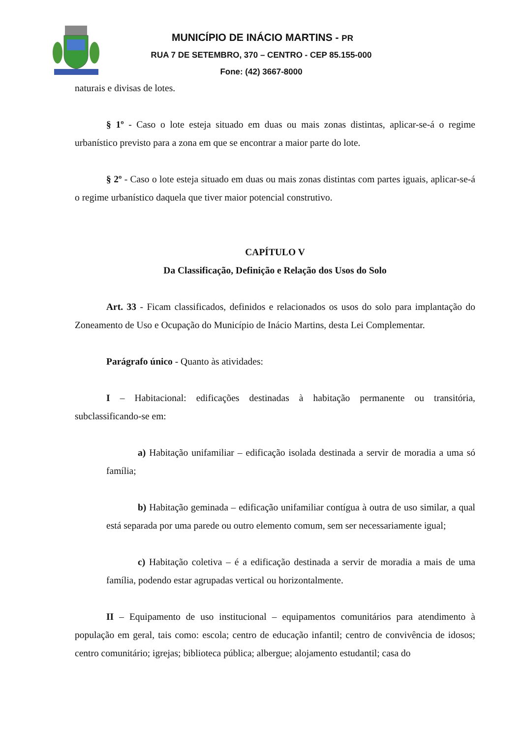MUNICÍPIO DE INÁCIO MARTINS - PR
RUA 7 DE SETEMBRO, 370 – CENTRO - CEP 85.155-000
Fone: (42) 3667-8000
naturais e divisas de lotes.
§ 1º - Caso o lote esteja situado em duas ou mais zonas distintas, aplicar-se-á o regime urbanístico previsto para a zona em que se encontrar a maior parte do lote.
§ 2º - Caso o lote esteja situado em duas ou mais zonas distintas com partes iguais, aplicar-se-á o regime urbanístico daquela que tiver maior potencial construtivo.
CAPÍTULO V
Da Classificação, Definição e Relação dos Usos do Solo
Art. 33 - Ficam classificados, definidos e relacionados os usos do solo para implantação do Zoneamento de Uso e Ocupação do Município de Inácio Martins, desta Lei Complementar.
Parágrafo único - Quanto às atividades:
I – Habitacional: edificações destinadas à habitação permanente ou transitória, subclassificando-se em:
a) Habitação unifamiliar – edificação isolada destinada a servir de moradia a uma só família;
b) Habitação geminada – edificação unifamiliar contígua à outra de uso similar, a qual está separada por uma parede ou outro elemento comum, sem ser necessariamente igual;
c) Habitação coletiva – é a edificação destinada a servir de moradia a mais de uma família, podendo estar agrupadas vertical ou horizontalmente.
II – Equipamento de uso institucional – equipamentos comunitários para atendimento à população em geral, tais como: escola; centro de educação infantil; centro de convivência de idosos; centro comunitário; igrejas; biblioteca pública; albergue; alojamento estudantil; casa do